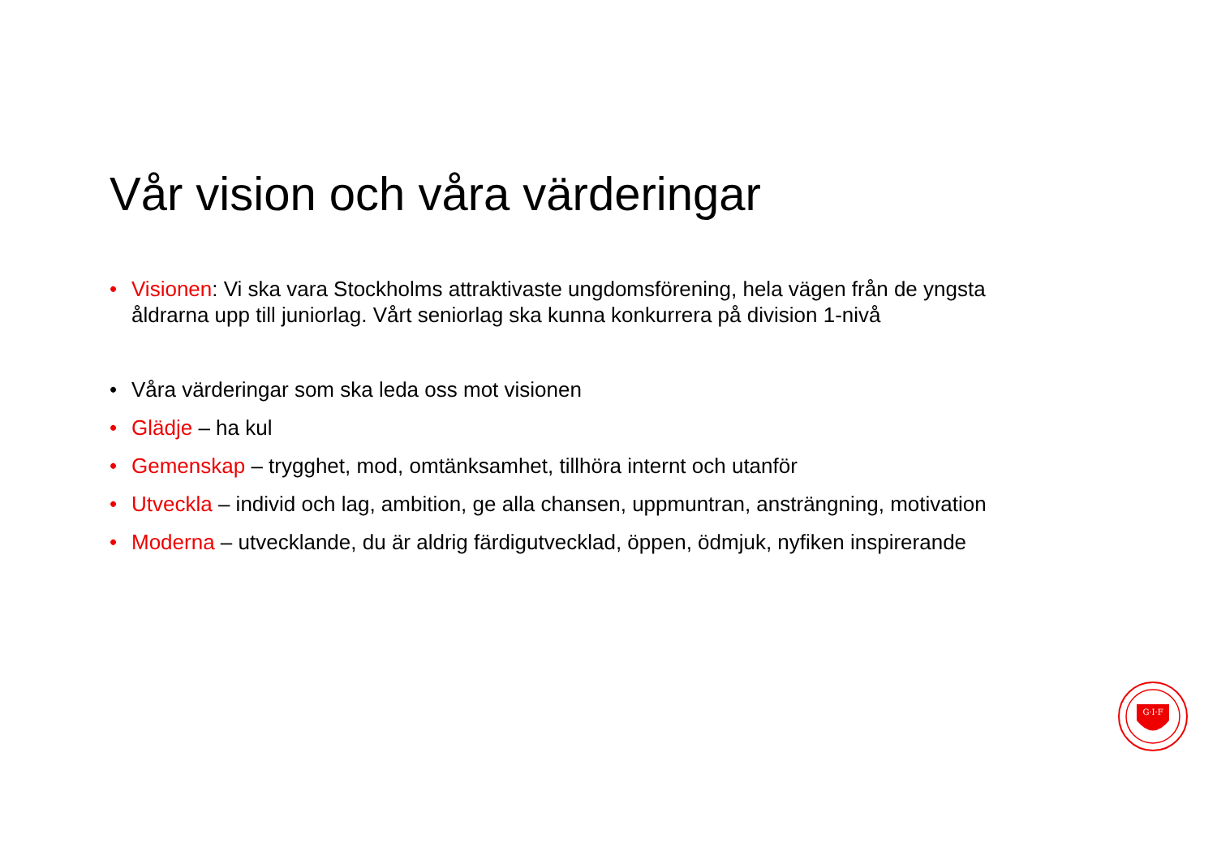Vår vision och våra värderingar
• Visionen: Vi ska vara Stockholms attraktivaste ungdomsförening, hela vägen från de yngsta åldrarna upp till juniorlag. Vårt seniorlag ska kunna konkurrera på division 1-nivå
• Våra värderingar som ska leda oss mot visionen
• Glädje – ha kul
• Gemenskap – trygghet, mod, omtänksamhet, tillhöra internt och utanför
• Utveckla – individ och lag, ambition, ge alla chansen, uppmuntran, ansträngning, motivation
• Moderna – utvecklande, du är aldrig färdigutvecklad, öppen, ödmjuk, nyfiken inspirerande
G·I·F